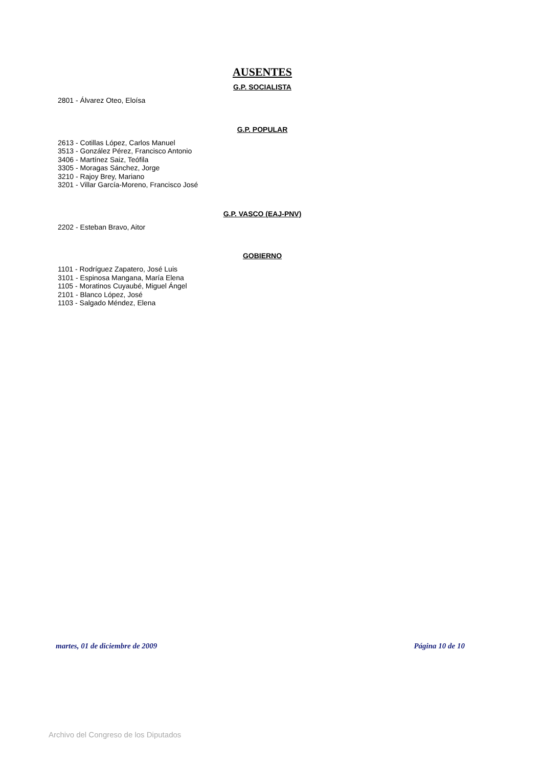AUSENTES
G.P. SOCIALISTA
2801 - Álvarez Oteo, Eloísa
G.P. POPULAR
2613 - Cotillas López, Carlos Manuel
3513 - González Pérez, Francisco Antonio
3406 - Martínez Saiz, Teófila
3305 - Moragas Sánchez, Jorge
3210 - Rajoy Brey, Mariano
3201 - Villar García-Moreno, Francisco José
G.P. VASCO (EAJ-PNV)
2202 - Esteban Bravo, Aitor
GOBIERNO
1101 - Rodríguez Zapatero, José Luis
3101 - Espinosa Mangana, María Elena
1105 - Moratinos Cuyaubé, Miguel Ángel
2101 - Blanco López, José
1103 - Salgado Méndez, Elena
martes, 01 de diciembre de 2009 Página 10 de 10
Archivo del Congreso de los Diputados